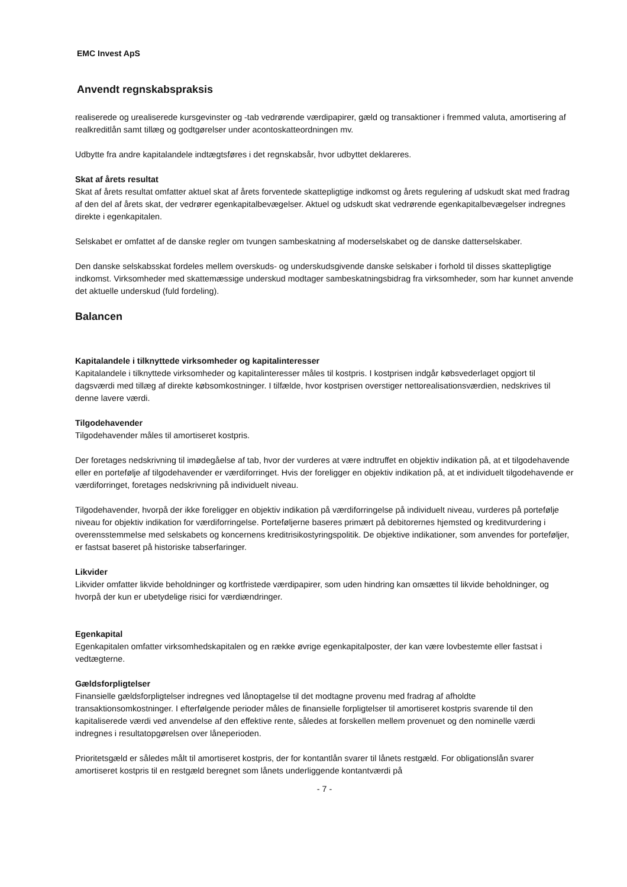EMC Invest ApS
Anvendt regnskabspraksis
realiserede og urealiserede kursgevinster og -tab vedrørende værdipapirer, gæld og transaktioner i fremmed valuta, amortisering af realkreditlån samt tillæg og godtgørelser under acontoskatteordningen mv.
Udbytte fra andre kapitalandele indtægtsføres i det regnskabsår, hvor udbyttet deklareres.
Skat af årets resultat
Skat af årets resultat omfatter aktuel skat af årets forventede skattepligtige indkomst og årets regulering af udskudt skat med fradrag af den del af årets skat, der vedrører egenkapitalbevægelser. Aktuel og udskudt skat vedrørende egenkapitalbevægelser indregnes direkte i egenkapitalen.
Selskabet er omfattet af de danske regler om tvungen sambeskatning af moderselskabet og de danske datterselskaber.
Den danske selskabsskat fordeles mellem overskuds- og underskudsgivende danske selskaber i forhold til disses skattepligtige indkomst. Virksomheder med skattemæssige underskud modtager sambeskatningsbidrag fra virksomheder, som har kunnet anvende det aktuelle underskud (fuld fordeling).
Balancen
Kapitalandele i tilknyttede virksomheder og kapitalinteresser
Kapitalandele i tilknyttede virksomheder og kapitalinteresser måles til kostpris. I kostprisen indgår købsvederlaget opgjort til dagsværdi med tillæg af direkte købsomkostninger. I tilfælde, hvor kostprisen overstiger nettorealisationsværdien, nedskrives til denne lavere værdi.
Tilgodehavender
Tilgodehavender måles til amortiseret kostpris.
Der foretages nedskrivning til imødegåelse af tab, hvor der vurderes at være indtruffet en objektiv indikation på, at et tilgodehavende eller en portefølje af tilgodehavender er værdiforringet. Hvis der foreligger en objektiv indikation på, at et individuelt tilgodehavende er værdiforringet, foretages nedskrivning på individuelt niveau.
Tilgodehavender, hvorpå der ikke foreligger en objektiv indikation på værdiforringelse på individuelt niveau, vurderes på portefølje niveau for objektiv indikation for værdiforringelse. Porteføljerne baseres primært på debitorernes hjemsted og kreditvurdering i overensstemmelse med selskabets og koncernens kreditrisikostyringspolitik. De objektive indikationer, som anvendes for porteføljer, er fastsat baseret på historiske tabserfaringer.
Likvider
Likvider omfatter likvide beholdninger og kortfristede værdipapirer, som uden hindring kan omsættes til likvide beholdninger, og hvorpå der kun er ubetydelige risici for værdiændringer.
Egenkapital
Egenkapitalen omfatter virksomhedskapitalen og en række øvrige egenkapitalposter, der kan være lovbestemte eller fastsat i vedtægterne.
Gældsforpligtelser
Finansielle gældsforpligtelser indregnes ved lånoptagelse til det modtagne provenu med fradrag af afholdte transaktionsomkostninger. I efterfølgende perioder måles de finansielle forpligtelser til amortiseret kostpris svarende til den kapitaliserede værdi ved anvendelse af den effektive rente, således at forskellen mellem provenuet og den nominelle værdi indregnes i resultatopgørelsen over låneperioden.
Prioritetsgæld er således målt til amortiseret kostpris, der for kontantlån svarer til lånets restgæld. For obligationslån svarer amortiseret kostpris til en restgæld beregnet som lånets underliggende kontantværdi på
- 7 -